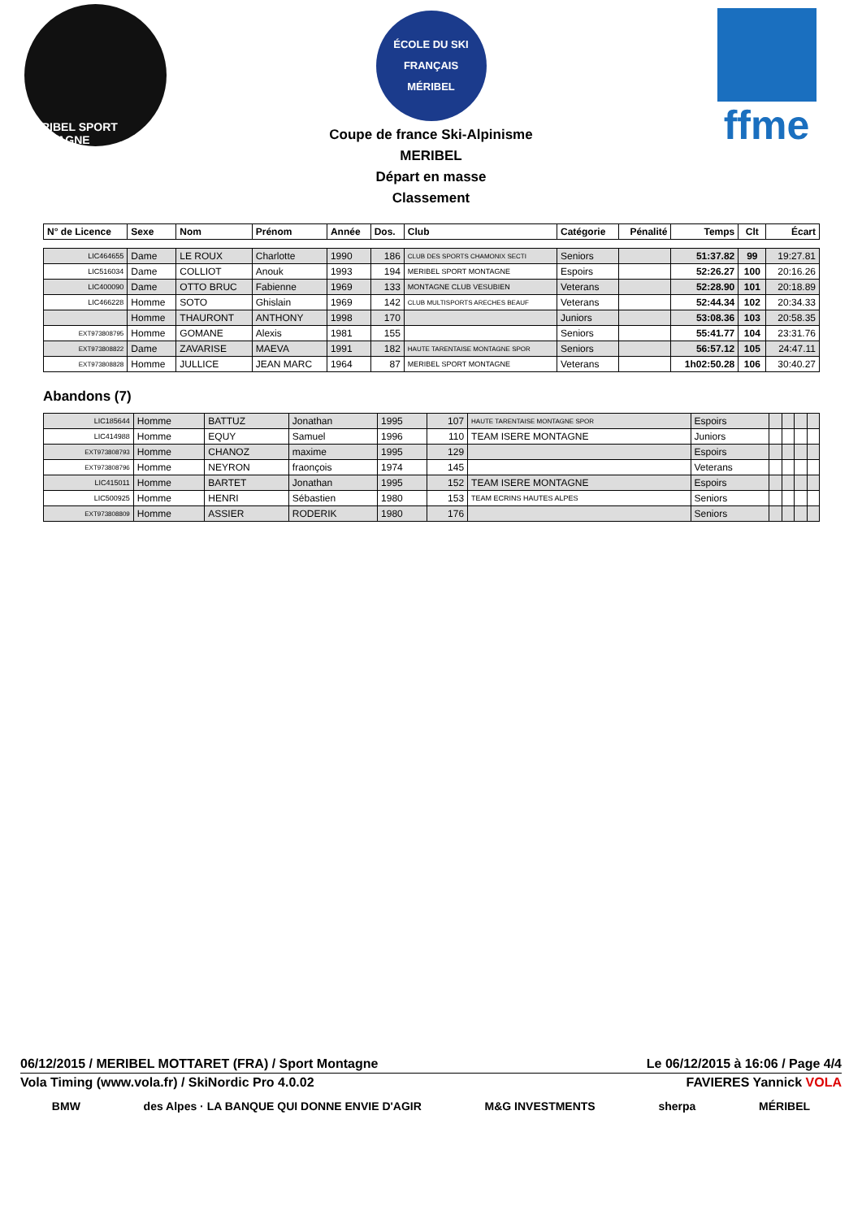MÉRIBEL SPORT MONTAGNE
ÉCOLE DU SKI FRANÇAIS
MÉRIBEL
Coupe de france Ski-Alpinisme
MERIBEL
Départ en masse
Classement
ffme
| N° de Licence | Sexe | Nom | Prénom | Année | Dos. | Club | Catégorie | Pénalité | Temps | Clt | Écart |
| --- | --- | --- | --- | --- | --- | --- | --- | --- | --- | --- | --- |
| LIC464655 | Dame | LE ROUX | Charlotte | 1990 | 186 | CLUB DES SPORTS CHAMONIX SECTI | Seniors | | 51:37.82 | 99 | 19:27.81 |
| LIC516034 | Dame | COLLIOT | Anouk | 1993 | 194 | MERIBEL SPORT MONTAGNE | Espoirs | | 52:26.27 | 100 | 20:16.26 |
| LIC400090 | Dame | OTTO BRUC | Fabienne | 1969 | 133 | MONTAGNE CLUB VESUBIEN | Veterans | | 52:28.90 | 101 | 20:18.89 |
| LIC466228 | Homme | SOTO | Ghislain | 1969 | 142 | CLUB MULTISPORTS ARECHES BEAUF | Veterans | | 52:44.34 | 102 | 20:34.33 |
| | Homme | THAURONT | ANTHONY | 1998 | 170 | | Juniors | | 53:08.36 | 103 | 20:58.35 |
| EXT973808795 | Homme | GOMANE | Alexis | 1981 | 155 | | Seniors | | 55:41.77 | 104 | 23:31.76 |
| EXT973808822 | Dame | ZAVARISE | MAEVA | 1991 | 182 | HAUTE TARENTAISE MONTAGNE SPOR | Seniors | | 56:57.12 | 105 | 24:47.11 |
| EXT973808828 | Homme | JULLICE | JEAN MARC | 1964 | 87 | MERIBEL SPORT MONTAGNE | Veterans | | 1h02:50.28 | 106 | 30:40.27 |
Abandons (7)
| LIC185644 | Homme | BATTUZ | Jonathan | 1995 | 107 | HAUTE TARENTAISE MONTAGNE SPOR | Espoirs | | | | |
| LIC414988 | Homme | EQUY | Samuel | 1996 | 110 | TEAM ISERE MONTAGNE | Juniors | | | | |
| EXT973808793 | Homme | CHANOZ | maxime | 1995 | 129 | | Espoirs | | | | |
| EXT973808796 | Homme | NEYRON | fraonçois | 1974 | 145 | | Veterans | | | | |
| LIC415011 | Homme | BARTET | Jonathan | 1995 | 152 | TEAM ISERE MONTAGNE | Espoirs | | | | |
| LIC500925 | Homme | HENRI | Sébastien | 1980 | 153 | TEAM ECRINS HAUTES ALPES | Seniors | | | | |
| EXT973808809 | Homme | ASSIER | RODERIK | 1980 | 176 | | Seniors | | | | |
06/12/2015 / MERIBEL MOTTARET (FRA) / Sport Montagne Le 06/12/2015 à 16:06 / Page 4/4
Vola Timing (www.vola.fr) / SkiNordic Pro 4.0.02 FAVIERES Yannick VOLA
BMW des Alpes · LA BANQUE QUI DONNE ENVIE D'AGIR M&G INVESTMENTS sherpa MÉRIBEL